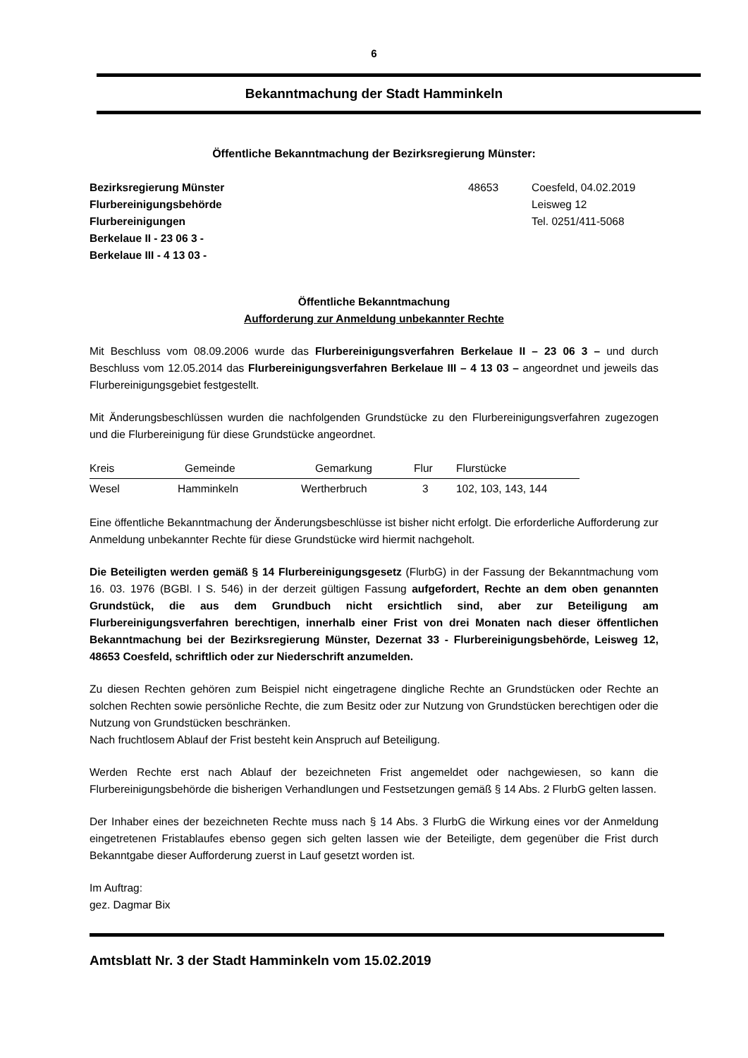6
Bekanntmachung der Stadt Hamminkeln
Öffentliche Bekanntmachung der Bezirksregierung Münster:
Bezirksregierung Münster
Flurbereinigungsbehörde
Flurbereinigungen
Berkelaue II - 23 06 3 -
Berkelaue III - 4 13 03 -
48653 Coesfeld, 04.02.2019
Leisweg 12
Tel. 0251/411-5068
Öffentliche Bekanntmachung
Aufforderung zur Anmeldung unbekannter Rechte
Mit Beschluss vom 08.09.2006 wurde das Flurbereinigungsverfahren Berkelaue II – 23 06 3 – und durch Beschluss vom 12.05.2014 das Flurbereinigungsverfahren Berkelaue III – 4 13 03 – angeordnet und jeweils das Flurbereinigungsgebiet festgestellt.
Mit Änderungsbeschlüssen wurden die nachfolgenden Grundstücke zu den Flurbereinigungsverfahren zugezogen und die Flurbereinigung für diese Grundstücke angeordnet.
| Kreis | Gemeinde | Gemarkung | Flur | Flurstücke |
| --- | --- | --- | --- | --- |
| Wesel | Hamminkeln | Wertherbruch | 3 | 102, 103, 143, 144 |
Eine öffentliche Bekanntmachung der Änderungsbeschlüsse ist bisher nicht erfolgt. Die erforderliche Aufforderung zur Anmeldung unbekannter Rechte für diese Grundstücke wird hiermit nachgeholt.
Die Beteiligten werden gemäß § 14 Flurbereinigungsgesetz (FlurbG) in der Fassung der Bekanntmachung vom 16. 03. 1976 (BGBl. I S. 546) in der derzeit gültigen Fassung aufgefordert, Rechte an dem oben genannten Grundstück, die aus dem Grundbuch nicht ersichtlich sind, aber zur Beteiligung am Flurbereinigungsverfahren berechtigen, innerhalb einer Frist von drei Monaten nach dieser öffentlichen Bekanntmachung bei der Bezirksregierung Münster, Dezernat 33 - Flurbereinigungsbehörde, Leisweg 12, 48653 Coesfeld, schriftlich oder zur Niederschrift anzumelden.
Zu diesen Rechten gehören zum Beispiel nicht eingetragene dingliche Rechte an Grundstücken oder Rechte an solchen Rechten sowie persönliche Rechte, die zum Besitz oder zur Nutzung von Grundstücken berechtigen oder die Nutzung von Grundstücken beschränken.
Nach fruchtlosem Ablauf der Frist besteht kein Anspruch auf Beteiligung.
Werden Rechte erst nach Ablauf der bezeichneten Frist angemeldet oder nachgewiesen, so kann die Flurbereinigungsbehörde die bisherigen Verhandlungen und Festsetzungen gemäß § 14 Abs. 2 FlurbG gelten lassen.
Der Inhaber eines der bezeichneten Rechte muss nach § 14 Abs. 3 FlurbG die Wirkung eines vor der Anmeldung eingetretenen Fristablaufes ebenso gegen sich gelten lassen wie der Beteiligte, dem gegenüber die Frist durch Bekanntgabe dieser Aufforderung zuerst in Lauf gesetzt worden ist.
Im Auftrag:
gez. Dagmar Bix
Amtsblatt Nr. 3 der Stadt Hamminkeln vom 15.02.2019